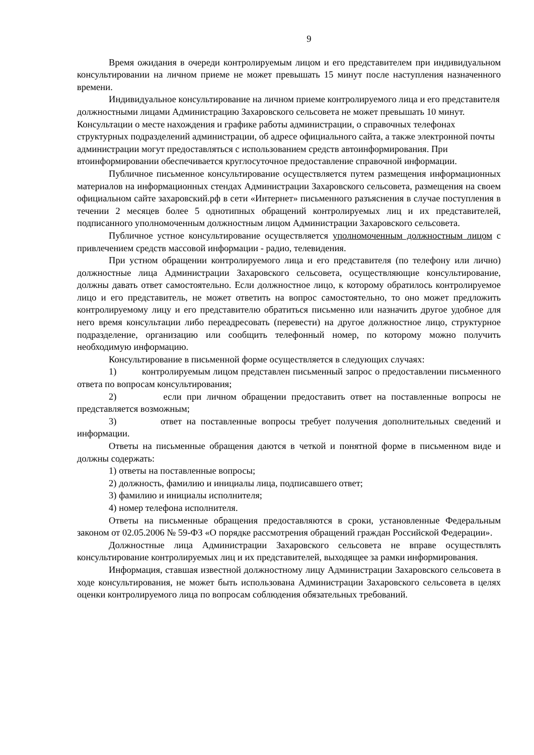9
Время ожидания в очереди контролируемым лицом и его представителем при индивидуальном консультировании на личном приеме не может превышать 15 минут после наступления назначенного времени.
Индивидуальное консультирование на личном приеме контролируемого лица и его представителя должностными лицами Администрацию Захаровского сельсовета не может превышать 10 минут. Консультации о месте нахождения и графике работы администрации, о справочных телефонах структурных подразделений администрации, об адресе официального сайта, а также электронной почты администрации могут предоставляться с использованием средств автоинформирования. При втоинформировании обеспечивается круглосуточное предоставление справочной информации.
Публичное письменное консультирование осуществляется путем размещения информационных материалов на информационных стендах Администрации Захаровского сельсовета, размещения на своем официальном сайте захаровский.рф в сети «Интернет» письменного разъяснения в случае поступления в течении 2 месяцев более 5 однотипных обращений контролируемых лиц и их представителей, подписанного уполномоченным должностным лицом Администрации Захаровского сельсовета.
Публичное устное консультирование осуществляется уполномоченным должностным лицом с привлечением средств массовой информации - радио, телевидения.
При устном обращении контролируемого лица и его представителя (по телефону или лично) должностные лица Администрации Захаровского сельсовета, осуществляющие консультирование, должны давать ответ самостоятельно. Если должностное лицо, к которому обратилось контролируемое лицо и его представитель, не может ответить на вопрос самостоятельно, то оно может предложить контролируемому лицу и его представителю обратиться письменно или назначить другое удобное для него время консультации либо переадресовать (перевести) на другое должностное лицо, структурное подразделение, организацию или сообщить телефонный номер, по которому можно получить необходимую информацию.
Консультирование в письменной форме осуществляется в следующих случаях:
1) контролируемым лицом представлен письменный запрос о предоставлении письменного ответа по вопросам консультирования;
2) если при личном обращении предоставить ответ на поставленные вопросы не представляется возможным;
3) ответ на поставленные вопросы требует получения дополнительных сведений и информации.
Ответы на письменные обращения даются в четкой и понятной форме в письменном виде и должны содержать:
1) ответы на поставленные вопросы;
2) должность, фамилию и инициалы лица, подписавшего ответ;
3) фамилию и инициалы исполнителя;
4) номер телефона исполнителя.
Ответы на письменные обращения предоставляются в сроки, установленные Федеральным законом от 02.05.2006 № 59-ФЗ «О порядке рассмотрения обращений граждан Российской Федерации».
Должностные лица Администрации Захаровского сельсовета не вправе осуществлять консультирование контролируемых лиц и их представителей, выходящее за рамки информирования.
Информация, ставшая известной должностному лицу Администрации Захаровского сельсовета в ходе консультирования, не может быть использована Администрации Захаровского сельсовета в целях оценки контролируемого лица по вопросам соблюдения обязательных требований.